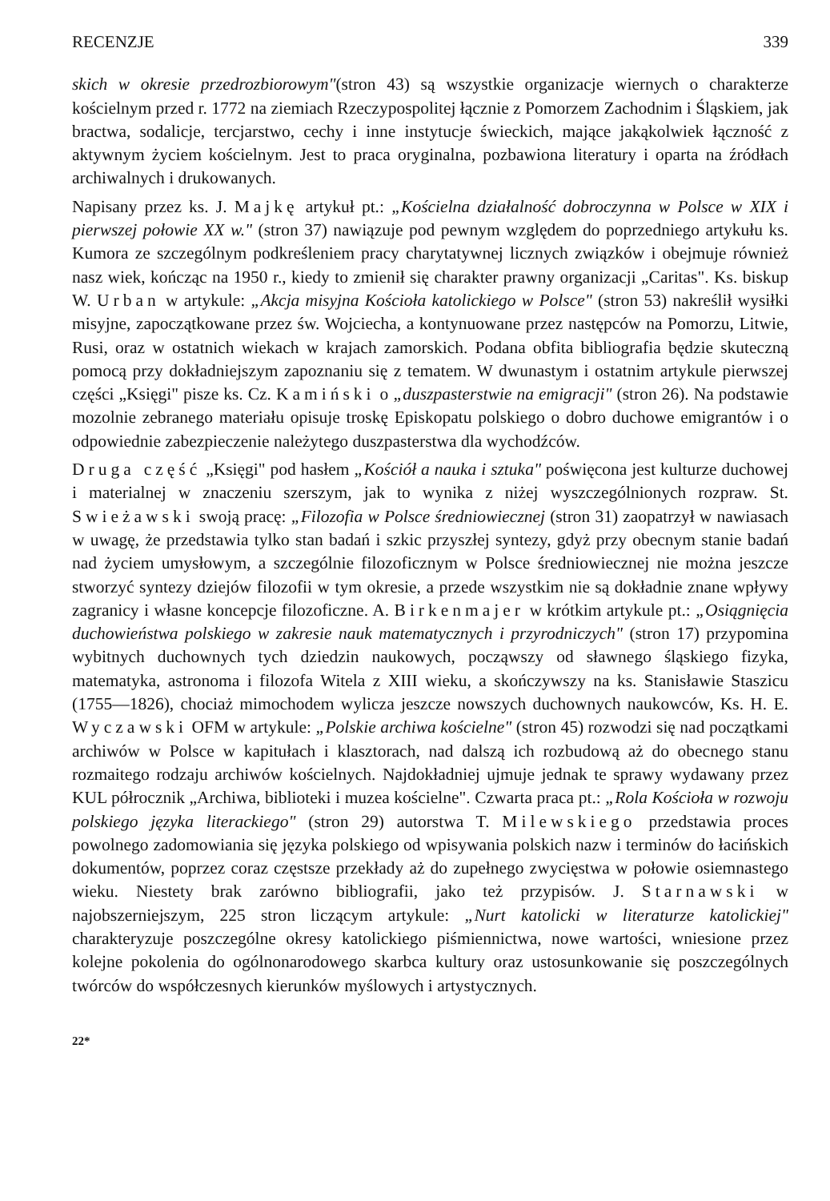RECENZJE 339
skich w okresie przedrozbiorowym"(stron 43) są wszystkie organizacje wiernych o charakterze kościelnym przed r. 1772 na ziemiach Rzeczypospolitej łącznie z Pomorzem Zachodnim i Śląskiem, jak bractwa, sodalicje, tercjarstwo, cechy i inne instytucje świeckich, mające jakąkolwiek łączność z aktywnym życiem kościelnym. Jest to praca oryginalna, pozbawiona literatury i oparta na źródłach archiwalnych i drukowanych.
Napisany przez ks. J. Majkę artykuł pt.: „Kościelna działalność dobroczynna w Polsce w XIX i pierwszej połowie XX w." (stron 37) nawiązuje pod pewnym względem do poprzedniego artykułu ks. Kumora ze szczególnym podkreśleniem pracy charytatywnej licznych związków i obejmuje również nasz wiek, kończąc na 1950 r., kiedy to zmienił się charakter prawny organizacji „Caritas". Ks. biskup W. Urban w artykule: „Akcja misyjna Kościoła katolickiego w Polsce" (stron 53) nakreślił wysiłki misyjne, zapoczątkowane przez św. Wojciecha, a kontynuowane przez następców na Pomorzu, Litwie, Rusi, oraz w ostatnich wiekach w krajach zamorskich. Podana obfita bibliografia będzie skuteczną pomocą przy dokładniejszym zapoznaniu się z tematem. W dwunastym i ostatnim artykule pierwszej części „Księgi" pisze ks. Cz. Kamiński o „duszpasterstwie na emigracji" (stron 26). Na podstawie mozolnie zebranego materiału opisuje troskę Episkopatu polskiego o dobro duchowe emigrantów i o odpowiednie zabezpieczenie należytego duszpasterstwa dla wychodźców.
Druga część „Księgi" pod hasłem „Kościół a nauka i sztuka" poświęcona jest kulturze duchowej i materialnej w znaczeniu szerszym, jak to wynika z niżej wyszczególnionych rozpraw. St. Swieżawski swoją pracę: „Filozofia w Polsce średniowiecznej (stron 31) zaopatrzył w nawiasach w uwagę, że przedstawia tylko stan badań i szkic przyszłej syntezy, gdyż przy obecnym stanie badań nad życiem umysłowym, a szczególnie filozoficznym w Polsce średniowiecznej nie można jeszcze stworzyć syntezy dziejów filozofii w tym okresie, a przede wszystkim nie są dokładnie znane wpływy zagranicy i własne koncepcje filozoficzne. A. Birkenmajer w krótkim artykule pt.: „Osiągnięcia duchowieństwa polskiego w zakresie nauk matematycznych i przyrodniczych" (stron 17) przypomina wybitnych duchownych tych dziedzin naukowych, począwszy od sławnego śląskiego fizyka, matematyka, astronoma i filozofa Witela z XIII wieku, a skończywszy na ks. Stanisławie Staszicu (1755—1826), chociaż mimochodem wylicza jeszcze nowszych duchownych naukowców, Ks. H. E. Wyczawski OFM w artykule: „Polskie archiwa kościelne" (stron 45) rozwodzi się nad początkami archiwów w Polsce w kapitułach i klasztorach, nad dalszą ich rozbudową aż do obecnego stanu rozmaitego rodzaju archiwów kościelnych. Najdokładniej ujmuje jednak te sprawy wydawany przez KUL półrocznik „Archiwa, biblioteki i muzea kościelne". Czwarta praca pt.: „Rola Kościoła w rozwoju polskiego języka literackiego" (stron 29) autorstwa T. Milewskiego przedstawia proces powolnego zadomowiania się języka polskiego od wpisywania polskich nazw i terminów do łacińskich dokumentów, poprzez coraz częstsze przekłady aż do zupełnego zwycięstwa w połowie osiemnastego wieku. Niestety brak zarówno bibliografii, jako też przypisów. J. Starnawski w najobszerniejszym, 225 stron liczącym artykule: „Nurt katolicki w literaturze katolickiej" charakteryzuje poszczególne okresy katolickiego piśmiennictwa, nowe wartości, wniesione przez kolejne pokolenia do ogólnonarodowego skarbca kultury oraz ustosunkowanie się poszczególnych twórców do współczesnych kierunków myślowych i artystycznych.
22*